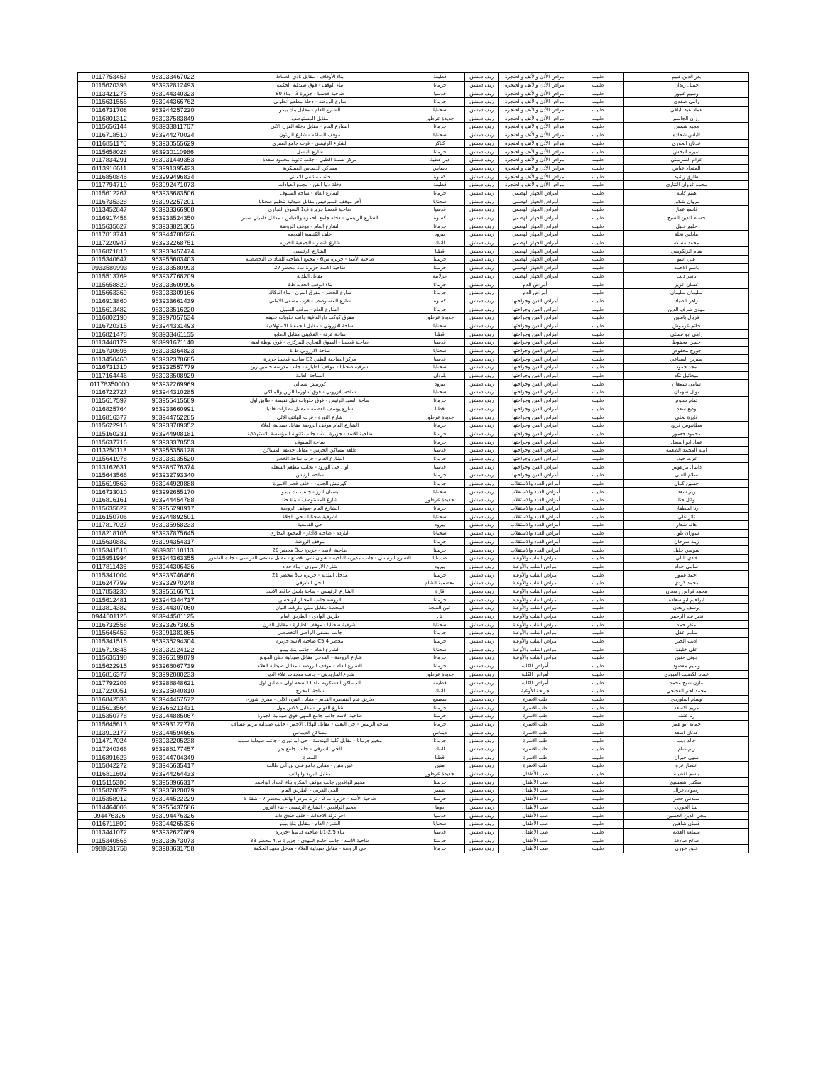| بدر الدين غنيم | طبيب | أمراض الأذن والأنف والحنجرة | ريف دمشق | قطيفة | بناء الأوقاف - مقابل نادي الضباط | 963933467022 | 0117753457 |
| جميل زيدان | طبيب | أمراض الأذن والأنف والحنجرة | ريف دمشق | جرمانا | بناء الوقف - فوق صيدلية الحكمة | 963932812493 | 0115620393 |
| وسيم عبيور | طبيب | أمراض الأذن والأنف والحنجرة | ريف دمشق | قدسيا | ضاحية قدسيا - جزيرة 3 - بناء 80 | 963944340323 | 0113421275 |
| رامي صفدي | طبيب | أمراض الأذن والأنف والحنجرة | ريف دمشق | جرمانا | شارع الروضة - دخلة مطعم أنطوني | 963944366762 | 0115631556 |
| عماد عبد الباقي | طبيب | أمراض الأذن والأنف والحنجرة | ريف دمشق | صحنايا | الشارع العام - مقابل بنك بيمو | 963944257220 | 0116731708 |
| رزان الجاسم | طبيب | أمراض الأذن والأنف والحنجرة | ريف دمشق | جديدة عرطوز | مقابل المستوصف | 963937583849 | 0116801312 |
| مجيد شمس | طبيب | أمراض الأذن والأنف والحنجرة | ريف دمشق | جرمانا | الشارع العام - مقابل دخلة الفرن الالي | 963933811767 | 0115656144 |
| الياس شحاده | طبيب | أمراض الأذن والأنف والحنجرة | ريف دمشق | صحنايا | موقف الساعه - شارع الزيتون | 963944270024 | 0116718510 |
| عدنان الحوري | طبيب | أمراض الأذن والأنف والحنجرة | ريف دمشق | كناكر | الشارع الرئيسي - قرب جامع العمري | 963930555629 | 0116851176 |
| اميرة البحش | طبيب | أمراض الأذن والأنف والحنجرة | ريف دمشق | جرمانا | شارع الباسل | 963930110986 | 0115658028 |
| عزام السرميني | طبيب | أمراض الأذن والأنف والحنجرة | ريف دمشق | دير عطية | مركز بسمة الطبي - جانب ثانوية محمود سعدة | 963931449353 | 0117834291 |
| المقداد عباس | طبيب | أمراض الأذن والأنف والحنجرة | ريف دمشق | ديماس | مساكن الديماس العسكرية | 963991395423 | 0113916611 |
| طارق رشيد | طبيب | أمراض الأذن والأنف والحنجرة | ريف دمشق | كسوة | جانب مشفى الاماني | 963999496834 | 0116850846 |
| محمد غزوان التناري | طبيب | أمراض الأذن والأنف والحنجرة | ريف دمشق | قطيفة | دخلة دنيا الفن - مجمع العيادات | 963992471073 | 0117794719 |
| هيثم كاتبه | طبيب | أمراض الجهاز الهضمي | ريف دمشق | جرمانا | الشارع العام - ساحة السيوف | 963933683506 | 0115612267 |
| مروان شكور | طبيب | أمراض الجهاز الهضمي | ريف دمشق | صحنايا | آخر موقف السيرفيس مقابل صيدلية تنظيم صحنايا | 963992257201 | 0116735328 |
| قاسم عمار | طبيب | أمراض الجهاز الهضمي | ريف دمشق | قدسيا | ضاحية قدسيا جزيرة ف1 السوق التجاري | 963933366908 | 0113452847 |
| حسام الدين الشيخ | طبيب | أمراض الجهاز الهضمي | ريف دمشق | كسوة | الشارع الرئيسي - دخلة جامع الحمزة والعباس - مقابل فاميلي سنتر | 963933524350 | 0116917456 |
| حليم خليل | طبيب | أمراض الجهاز الهضمي | ريف دمشق | جرمانا | الشارع العام - موقف الروضة | 963933821365 | 0115635627 |
| مادلين نخلة | طبيب | أمراض الجهاز الهضمي | ريف دمشق | يبرود | خلف الكنيسة القديمه | 963944780526 | 0117813741 |
| محمد مسكه | طبيب | أمراض الجهاز الهضمي | ريف دمشق | النبك | شارع النصر - الجمعية الخيريه | 963932268751 | 0117220947 |
| هيام الزنكوسي | طبيب | أمراض الجهاز الهضمي | ريف دمشق | قطنا | الشارع الرئيسي | 963933457474 | 0116821810 |
| علي اسو | طبيب | أمراض الجهاز الهضمي | ريف دمشق | حرستا | ضاحية الأسد - جزيرة س6 - مجمع الضاحية للعيادات التخصصية | 963955603403 | 0115340647 |
| باسم الاحمد | طبيب | أمراض الجهاز الهضمي | ريف دمشق | حرستا | ضاحية الاسد جزيرة ب1 محضر 27 | 963933580993 | 0933580993 |
| ياسر ديب | طبيب | أمراض الجهاز الهضمي | ريف دمشق | غزلانية | مقابل البلدية | 963937768209 | 0115513769 |
| غسان عزيز | طبيب | أمراض الدم | ريف دمشق | جرمانا | بناء الوقف الجديد ط1 | 963933609996 | 0115658820 |
| سليمان سليمان | طبيب | أمراض الدم | ريف دمشق | جرمانا | شارع الخضر - مفرق الفرن - بناء الدكاك | 963933309166 | 0115663369 |
| زاهر الصياد | طبيب | أمراض العين وجراحتها | ريف دمشق | كسوة | شارع المستوصف - قرب مشفى الاماني | 963933661439 | 0116913860 |
| مهدي شرف الدين | طبيب | أمراض العين وجراحتها | ريف دمشق | جرمانا | الشارع العام - موقف السبيل | 963933516220 | 0115613482 |
| فريال ياسين | طبيب | أمراض العين وجراحتها | ريف دمشق | جديدة عرطوز | مفرق كوكب دارالعافية جانب حلويات خليفه | 963997057534 | 0116802190 |
| حاتم عرموش | طبيب | أمراض العين وجراحتها | ريف دمشق | صحنايا | ساحة الازروني - مقابل الجمعية الاستهلاكية | 963944331493 | 0116720315 |
| رامي ابو عسلي | طبيب | أمراض العين وجراحتها | ريف دمشق | قطنا | ساحة عرنة - الغلاييني مقابل الطابو | 963933461155 | 0116821478 |
| حسن محفوظ | طبيب | أمراض العين وجراحتها | ريف دمشق | قدسيا | ضاحية قدسيا - السوق التجاري المركزي - فوق بوظة امية | 963991671140 | 0113440179 |
| جورج محفوض | طبيب | أمراض العين وجراحتها | ريف دمشق | صحنايا | ساحة الازروني ط 1 | 963933364823 | 0116730695 |
| سيرين السباعي | طبيب | أمراض العين وجراحتها | ريف دمشق | قدسيا | مركز الضاحية الطبي E2 ضاحية قدسيا جزيرة | 963932378685 | 0113450460 |
| مجد حمود | طبيب | أمراض العين وجراحتها | ريف دمشق | صحنايا | اشرفية صحنايا - موقف الطيارة - جانب مدرسة حسين زين | 963932557779 | 0116731310 |
| ميخائيل نكد | طبيب | أمراض العين وجراحتها | ريف دمشق | بلودان | الساحة العامة | 963933508929 | 0117164446 |
| سامي سمعان | طبيب | أمراض العين وجراحتها | ريف دمشق | يبرود | كورنيش شمالي | 963932269969 | 01178350000 |
| نوال شومان | طبيب | أمراض العين وجراحتها | ريف دمشق | صحنايا | ساحه الازروني - فوق شاورما الزين والمالكي | 963944310285 | 0116722727 |
| تمام سلوم | طبيب | أمراض العين وجراحتها | ريف دمشق | جرمانا | ساحة السيد الرئيس - فوق حلويات نبيل نفيسة - طابق اول | 963955415589 | 0115617597 |
| وديع سعد | طبيب | أمراض العين وجراحتها | ريف دمشق | قطنا | شارع يوسف العظمة - مقابل نظارات فاديا | 963933660991 | 0116825764 |
| فايزة نخلي | طبيب | أمراض العين وجراحتها | ريف دمشق | جديدة عرطوز | شارع الثورة - غرب الهاتف الالي | 963944752285 | 0116816377 |
| مطانيوس فريج | طبيب | أمراض العين وجراحتها | ريف دمشق | جرمانا | الشارع العام موقف الروضة مقابل صيدلية العلاء | 963933789352 | 0115622915 |
| محمود جعمور | طبيب | أمراض العين وجراحتها | ريف دمشق | حرستا | ضاحية الأسد - جزيرة ب2 - جانب ثانوية المؤسسة الاستهلاكية | 963944908181 | 0115160231 |
| عماد ابو الفضل | طبيب | أمراض العين وجراحتها | ريف دمشق | جرمانا | ساحة السيوف | 963933378553 | 0115637716 |
| امنة المحمد الطعمة | طبيب | أمراض العين وجراحتها | ريف دمشق | قدسيا | طلعة مساكن الحرس - مقابل حديقة المساكن | 963955358128 | 0113250113 |
| عزت حيدر | طبيب | أمراض العين وجراحتها | ريف دمشق | جرمانا | الشارع العام - قرب ساحة الخضر | 963933135520 | 0115641978 |
| دانيال مرعوش | طبيب | أمراض العين وجراحتها | ريف دمشق | قدسيا | اول حي الورود - بجانب مطعم الشعلة | 963988776374 | 0113162631 |
| سلام العلي | طبيب | أمراض العين وجراحتها | ريف دمشق | جرمانا | ساحة الرئيس | 963932793340 | 0115643566 |
| حسين كمال | طبيب | أمراض الغدد والاستقلاب | ريف دمشق | جرمانا | كورنيش الجناين - خلف قصر الأميرة | 963944920888 | 0115619563 |
| ريم سعد | طبيب | أمراض الغدد والاستقلاب | ريف دمشق | صحنايا | بستان الرز - جانب بنك بيمو | 963992655170 | 0116733010 |
| وائل حنا | طبيب | أمراض الغدد والاستقلاب | ريف دمشق | جديدة عرطوز | شارع المستوصف - بناء حنا | 963944454788 | 0116816161 |
| رنا اسطفان | طبيب | أمراض الغدد والاستقلاب | ريف دمشق | جرمانا | الشارع العام -موقف الروضة | 963955298917 | 0115635627 |
| ثائر علي | طبيب | أمراض الغدد والاستقلاب | ريف دمشق | صحنايا | اشرفية صحنايا - حي الجلاء | 963944892501 | 0116150706 |
| هاله شعار | طبيب | أمراض الغدد والاستقلاب | ريف دمشق | يبرود | حي القامعية | 963935958233 | 0117817027 |
| سوزان بلول | طبيب | أمراض الغدد والاستقلاب | ريف دمشق | صحنايا | الباردة - ضاحية 8آذار - المجمع التجاري | 963937875645 | 0118218105 |
| زينة سرحان | طبيب | أمراض الغدد والاستقلاب | ريف دمشق | جرمانا | موقف الروضة | 963994354317 | 0115630882 |
| سوسن خليل | طبيب | أمراض الغدد والاستقلاب | ريف دمشق | حرستا | ضاحية الاسد - جزيرة ب3 محضر 20 | 963936118113 | 0115341516 |
| فادي التلي | طبيب | أمراض القلب والأوعية | ريف دمشق | صيدنايا | الشارع الرئيسي - جانب مديرية الناحية - عنوان ثاني: قصاع - مقابل مشفى الفرنسي - جادة القاعور | 963944363355 | 0115951994 |
| سامي حداد | طبيب | أمراض القلب والأوعية | ريف دمشق | يبرود | شارع الارسوزي - بناء حداد | 963944306436 | 0117811436 |
| احمد غيبور | طبيب | أمراض القلب والأوعية | ريف دمشق | حرستا | مدخل البلدية - جزيرة ب3 محضر 21 | 963933746466 | 0115341004 |
| محمد كردي | طبيب | أمراض القلب والأوعية | ريف دمشق | معضمية الشام | الحي الشرقي | 963932970248 | 0116247799 |
| محمد فراس رمضان | طبيب | أمراض القلب والأوعية | ريف دمشق | قارة | الشارع الرئيسي - ساحة باسل حافظ الأسد | 963955166761 | 0117853230 |
| ابراهيم ابو سعادة | طبيب | أمراض القلب والأوعية | ريف دمشق | جرمانا | الروضة جانب المختار ابو حسن | 963944344717 | 0115612481 |
| يوسف ريحان | طبيب | أمراض القلب والأوعية | ريف دمشق | عين الفيجة | المحطة-مقابل ميني ماركت البيان | 963944307060 | 0113814382 |
| نذير عبد الرحمن | طبيب | أمراض القلب والأوعية | ريف دمشق | تل | طريق الوادي - الطريق العام | 963944501125 | 0944501125 |
| منذر حمد | طبيب | أمراض القلب والأوعية | ريف دمشق | صحنايا | أشرفية صحنايا - موقف الطيارة - مقابل الفرن | 963932673605 | 0116732558 |
| سامر عقل | طبيب | أمراض القلب والأوعية | ريف دمشق | جرمانا | جانب مشفى الراضي التخصصي | 963991381865 | 0115645453 |
| اديب الخير | طبيب | أمراض القلب والأوعية | ريف دمشق | حرستا | محضر 4 C5 ضاحية الأسد جزيرة | 963935294304 | 0115341516 |
| علي خليفة | طبيب | أمراض القلب والأوعية | ريف دمشق | صحنايا | الشارع العام - جانب بنك بيمو | 963932124122 | 0116719845 |
| جوني حنين | طبيب | أمراض القلب والأوعية | ريف دمشق | جرمانا | شارع الروضة - المدخل مقابل صيدلية حنان الحوش | 963966199879 | 0115635198 |
| وسيم مقصود | طبيب | أمراض الكلية | ريف دمشق | جرمانا | الشارع العام - موقف الروضة - مقابل صيدلية العلاء | 963966067739 | 0115622915 |
| عماد الكضيب العبودي | طبيب | أمراض الكلية | ريف دمشق | جديدة عرطوز | شارع الماريديني - جانب معجنات علاء الدين | 963992080233 | 0116816377 |
| مازن شيخ محمد | طبيب | أمراض الكلية | ريف دمشق | قطيفة | المساكن العسكرية بناء 11 شقة اولى - طابق اول | 963988848621 | 0117792203 |
| محمد لحم العجنجي | طبيب | جراحة الأوعية | ريف دمشق | النبك | ساحة المخرج | 963935040810 | 0117220051 |
| وسام الماوردي | طبيب | طب الأسرة | ريف دمشق | سعسع | طريق عام القنيطرة القديم - مقابل الفرن الالي - مفرق شورى | 963944457572 | 0116842533 |
| مريم الاسعد | طبيب | طب الأسرة | ريف دمشق | جرمانا | شارع القوس - مقابل كلاس مول | 963966213431 | 0115613564 |
| رنا عتقه | طبيب | طب الأسرة | ريف دمشق | حرستا | ضاحية الاسد جانب جامع المهي فوق صيدلية الجبارة | 963944885067 | 0115350778 |
| جمانه ابو عمر | طبيب | طب الأسرة | ريف دمشق | جرمانا | ساحة الرئيس - حي البعث - مقابل الهلال الاحمر - جانب صيدلية مريم عساف | 963993122778 | 0115645613 |
| عدنان اسعد | طبيب | طب الأسرة | ريف دمشق | ديماس | مساكن الديماس | 963944594666 | 0113912177 |
| خالد ديب | طبيب | طب الأسرة | ريف دمشق | جرمانا | مخيم جرمانا - مقابل كلية الهندسة - حي ابو نوري - جانب صيدلية سمية | 963932205238 | 0114717024 |
| ريم غنام | طبيب | طب الأسرة | ريف دمشق | النبك | الحي الشرقي - جانب جامع بدر | 963988177457 | 0117240366 |
| سهى جبران | طبيب | طب الأسرة | ريف دمشق | قطنا | المعرة | 963944704349 | 0116891623 |
| انتصار غره | طبيب | طب الأسرة | ريف دمشق | منين | عين منين - مقابل جامع علي بن أبي طالب | 963945635417 | 0115842272 |
| باسم لقطينة | طبيب | طب الأطفال | ريف دمشق | جديدة عرطوز | مقابل البريد والهاتف | 963944264433 | 0116811602 |
| اسكندر شمشيخ | طبيب | طب الأطفال | ريف دمشق | حرستا | مخيم الوافدين جانب موقف المكرو بناء الحداد ابواحمد | 963958966317 | 0115115380 |
| رضوان غزال | طبيب | طب الأطفال | ريف دمشق | ضمير | الحي الغربي - الطريق العام | 963935820079 | 0115820079 |
| سندس خضر | طبيب | طب الأطفال | ريف دمشق | حرستا | ضاحية الأسد - جزيرة ب 2 - نزلة مركز الهاتف محضر 7 - شقة 5 | 963944522229 | 0115358912 |
| لينا الخوري | طبيب | طب الأطفال | ريف دمشق | دوما | مخيم الوافدين - الشارع الرئيسي - بناء الترور | 963955437586 | 0114464003 |
| محي الدين الحسين | طبيب | طب الأطفال | ريف دمشق | قدسيا | اخر نزلة الاحداث - خلف فندق دانة | 963994476326 | 094476326 |
| غسان شاهين | طبيب | طب الأطفال | ريف دمشق | صحنايا | الشارع العام - مقابل بنك بيمو | 963944265336 | 0116711809 |
| سماهة العذبة | طبيب | طب الأطفال | ريف دمشق | قدسيا | بناء 2/5-b1 ضاحية قدسيا -جزيرة | 963932627869 | 0113441072 |
| صالح صادقة | طبيب | طب الأطفال | ريف دمشق | حرستا | ضاحية الأسد - جانب جامع المهدي - جزيرة س4 محضر 33 | 963933673073 | 0115340565 |
| خلود خوري | طبيب | طب الأطفال | ريف دمشق | جرمانا | حي الروضة - مقابل صيدلية العلاء - مدخل معهد الحكمة | 963988631758 | 0988631758 |